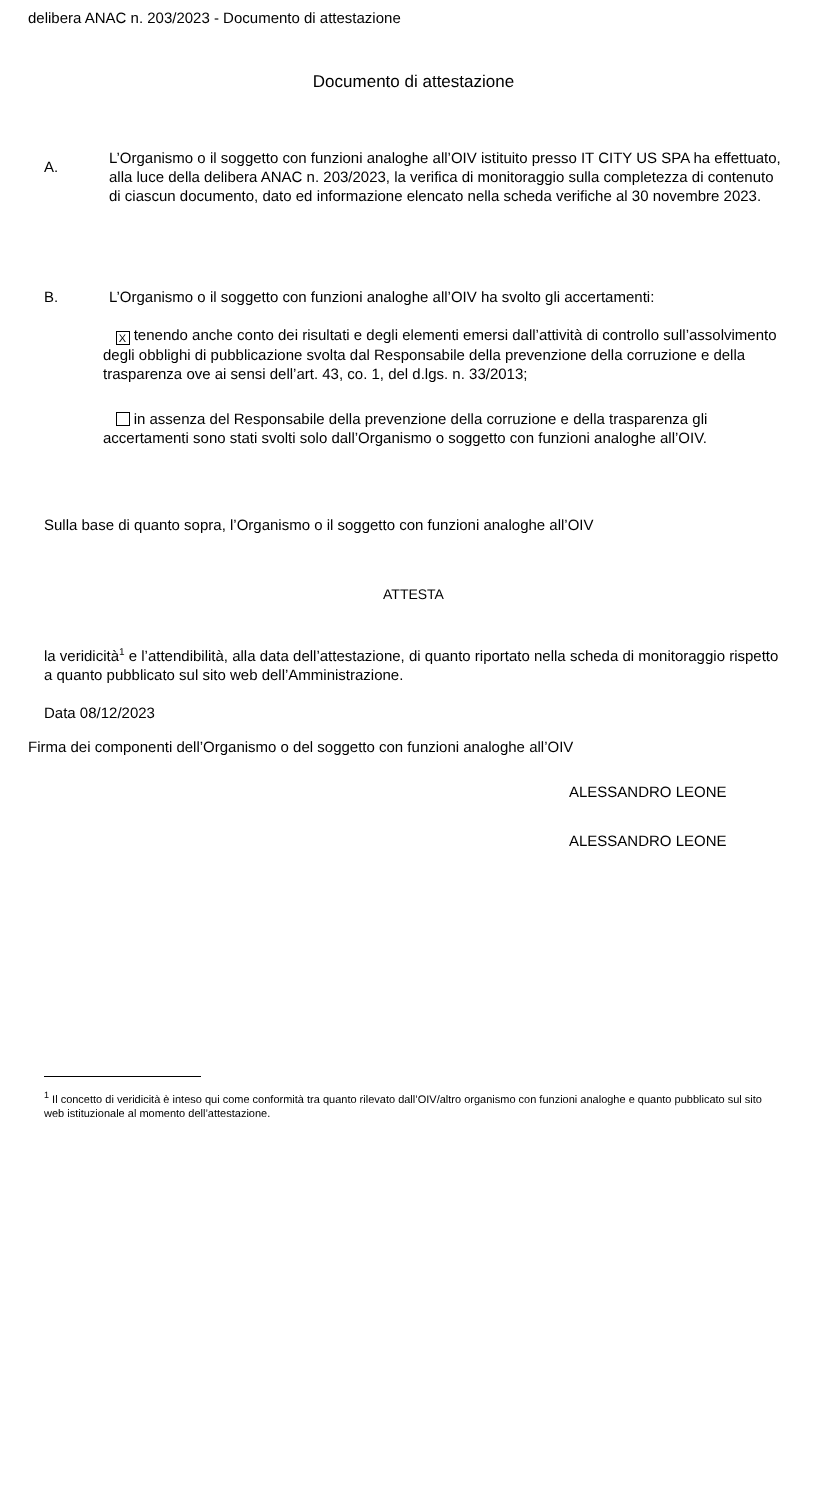delibera ANAC n. 203/2023 - Documento di attestazione
Documento di attestazione
A.
L’Organismo o il soggetto con funzioni analoghe all’OIV istituito presso IT CITY US SPA ha effettuato, alla luce della delibera ANAC n. 203/2023, la verifica di monitoraggio sulla completezza di contenuto di ciascun documento, dato ed informazione elencato nella scheda verifiche al 30 novembre 2023.
B. L’Organismo o il soggetto con funzioni analoghe all’OIV ha svolto gli accertamenti:
X tenendo anche conto dei risultati e degli elementi emersi dall’attività di controllo sull’assolvimento degli obblighi di pubblicazione svolta dal Responsabile della prevenzione della corruzione e della trasparenza ove ai sensi dell’art. 43, co. 1, del d.lgs. n. 33/2013;
in assenza del Responsabile della prevenzione della corruzione e della trasparenza gli accertamenti sono stati svolti solo dall’Organismo o soggetto con funzioni analoghe all’OIV.
Sulla base di quanto sopra, l’Organismo o il soggetto con funzioni analoghe all’OIV
ATTESTA
la veridicità<sup>1</sup> e l’attendibilità, alla data dell’attestazione, di quanto riportato nella scheda di monitoraggio rispetto a quanto pubblicato sul sito web dell’Amministrazione.
Data 08/12/2023
Firma dei componenti dell’Organismo o del soggetto con funzioni analoghe all’OIV
ALESSANDRO LEONE
ALESSANDRO LEONE
<sup>1</sup> Il concetto di veridicità è inteso qui come conformità tra quanto rilevato dall’OIV/altro organismo con funzioni analoghe e quanto pubblicato sul sito web istituzionale al momento dell’attestazione.